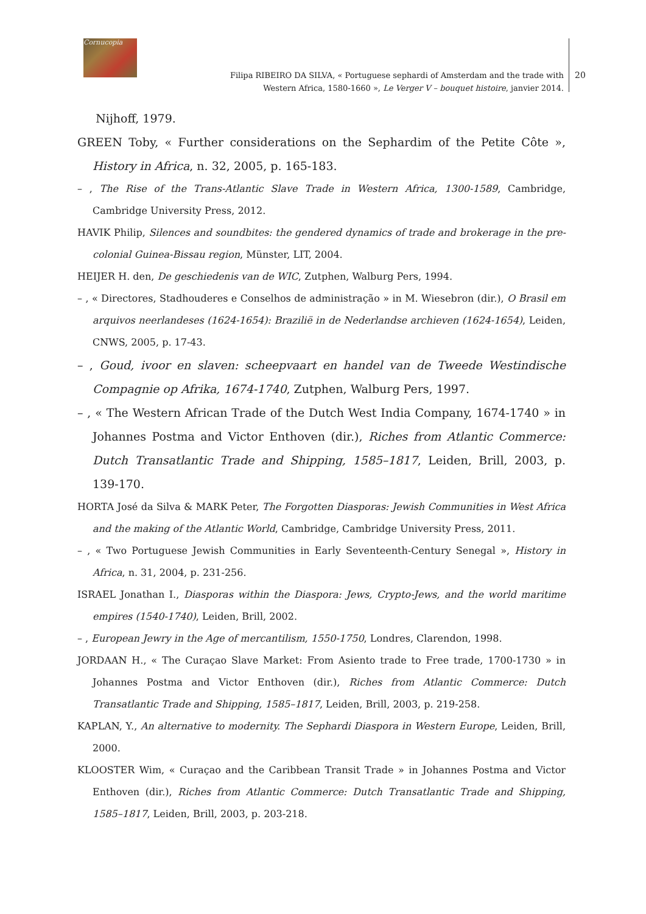Cornucopia
Filipa RIBEIRO DA SILVA, « Portuguese sephardi of Amsterdam and the trade with Western Africa, 1580-1660 », Le Verger V – bouquet histoire, janvier 2014.
20
Nijhoff, 1979.
GREEN Toby, « Further considerations on the Sephardim of the Petite Côte », History in Africa, n. 32, 2005, p. 165-183.
– , The Rise of the Trans-Atlantic Slave Trade in Western Africa, 1300-1589, Cambridge, Cambridge University Press, 2012.
HAVIK Philip, Silences and soundbites: the gendered dynamics of trade and brokerage in the pre-colonial Guinea-Bissau region, Münster, LIT, 2004.
HEIJER H. den, De geschiedenis van de WIC, Zutphen, Walburg Pers, 1994.
– , « Directores, Stadhouderes e Conselhos de administração » in M. Wiesebron (dir.), O Brasil em arquivos neerlandeses (1624-1654): Brazilië in de Nederlandse archieven (1624-1654), Leiden, CNWS, 2005, p. 17-43.
– , Goud, ivoor en slaven: scheepvaart en handel van de Tweede Westindische Compagnie op Afrika, 1674-1740, Zutphen, Walburg Pers, 1997.
– , « The Western African Trade of the Dutch West India Company, 1674-1740 » in Johannes Postma and Victor Enthoven (dir.), Riches from Atlantic Commerce: Dutch Transatlantic Trade and Shipping, 1585–1817, Leiden, Brill, 2003, p. 139-170.
HORTA José da Silva & MARK Peter, The Forgotten Diasporas: Jewish Communities in West Africa and the making of the Atlantic World, Cambridge, Cambridge University Press, 2011.
– , « Two Portuguese Jewish Communities in Early Seventeenth-Century Senegal », History in Africa, n. 31, 2004, p. 231-256.
ISRAEL Jonathan I., Diasporas within the Diaspora: Jews, Crypto-Jews, and the world maritime empires (1540-1740), Leiden, Brill, 2002.
– , European Jewry in the Age of mercantilism, 1550-1750, Londres, Clarendon, 1998.
JORDAAN H., « The Curaçao Slave Market: From Asiento trade to Free trade, 1700-1730 » in Johannes Postma and Victor Enthoven (dir.), Riches from Atlantic Commerce: Dutch Transatlantic Trade and Shipping, 1585–1817, Leiden, Brill, 2003, p. 219-258.
KAPLAN, Y., An alternative to modernity. The Sephardi Diaspora in Western Europe, Leiden, Brill, 2000.
KLOOSTER Wim, « Curaçao and the Caribbean Transit Trade » in Johannes Postma and Victor Enthoven (dir.), Riches from Atlantic Commerce: Dutch Transatlantic Trade and Shipping, 1585–1817, Leiden, Brill, 2003, p. 203-218.